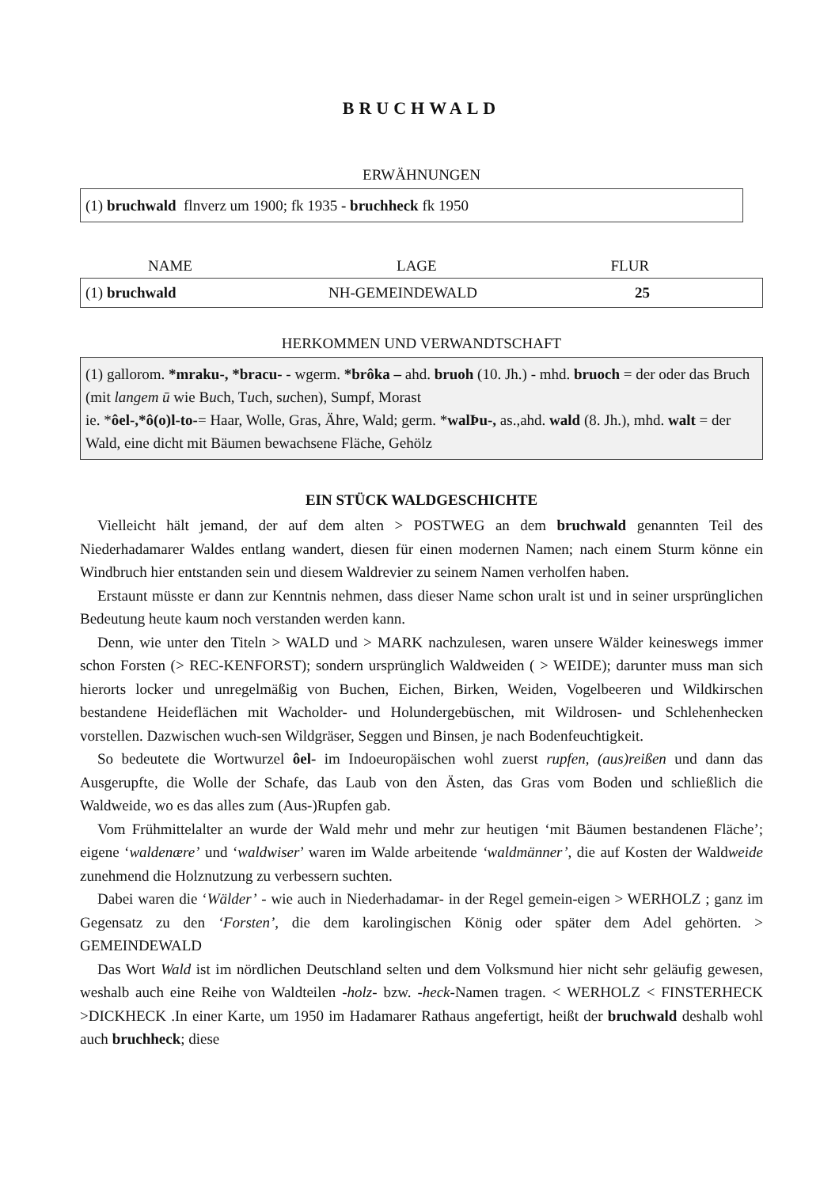BRUCHWALD
ERWÄHNUNGEN
(1) bruchwald flnverz um 1900; fk 1935 - bruchheck fk 1950
| NAME | LAGE | FLUR |
| --- | --- | --- |
| (1) bruchwald | NH-GEMEINDEWALD | 25 |
HERKOMMEN UND VERWANDTSCHAFT
(1) gallorom. *mraku-, *bracu- - wgerm. *brôka – ahd. bruoh (10. Jh.) - mhd. bruoch = der oder das Bruch (mit langem ū wie Buch, Tuch, suchen), Sumpf, Morast
ie. *ôel-,*ô(o)l-to-= Haar, Wolle, Gras, Ähre, Wald; germ. *walÞu-, as.,ahd. wald (8. Jh.), mhd. walt = der Wald, eine dicht mit Bäumen bewachsene Fläche, Gehölz
EIN STÜCK WALDGESCHICHTE
Vielleicht hält jemand, der auf dem alten > POSTWEG an dem bruchwald genannten Teil des Niederhadamarer Waldes entlang wandert, diesen für einen modernen Namen; nach einem Sturm könne ein Windbruch hier entstanden sein und diesem Waldrevier zu seinem Namen verholfen haben.
Erstaunt müsste er dann zur Kenntnis nehmen, dass dieser Name schon uralt ist und in seiner ursprünglichen Bedeutung heute kaum noch verstanden werden kann.
Denn, wie unter den Titeln > WALD und > MARK nachzulesen, waren unsere Wälder keineswegs immer schon Forsten (> REC-KENFORST); sondern ursprünglich Waldweiden ( > WEIDE); darunter muss man sich hierorts locker und unregelmäßig von Buchen, Eichen, Birken, Weiden, Vogelbeeren und Wildkirschen bestandene Heideflächen mit Wacholder- und Holundergebüschen, mit Wildrosen- und Schlehenhecken vorstellen. Dazwischen wuch-sen Wildgräser, Seggen und Binsen, je nach Bodenfeuchtigkeit.
So bedeutete die Wortwurzel ôel- im Indoeuropäischen wohl zuerst rupfen, (aus)reißen und dann das Ausgerupfte, die Wolle der Schafe, das Laub von den Ästen, das Gras vom Boden und schließlich die Waldweide, wo es das alles zum (Aus-)Rupfen gab.
Vom Frühmittelalter an wurde der Wald mehr und mehr zur heutigen ‘mit Bäumen bestandenen Fläche’; eigene ‘waldenære’ und ‘waldwiser’ waren im Walde arbeitende ‘waldmänner’, die auf Kosten der Waldweide zunehmend die Holznutzung zu verbessern suchten.
Dabei waren die ‘Wälder’ - wie auch in Niederhadamar- in der Regel gemein-eigen > WERHOLZ ; ganz im Gegensatz zu den ‘Forsten’, die dem karolingischen König oder später dem Adel gehörten. > GEMEINDEWALD
Das Wort Wald ist im nördlichen Deutschland selten und dem Volksmund hier nicht sehr geläufig gewesen, weshalb auch eine Reihe von Waldteilen -holz- bzw. -heck-Namen tragen. < WERHOLZ < FINSTERHECK >DICKHECK .In einer Karte, um 1950 im Hadamarer Rathaus angefertigt, heißt der bruchwald deshalb wohl auch bruchheck; diese